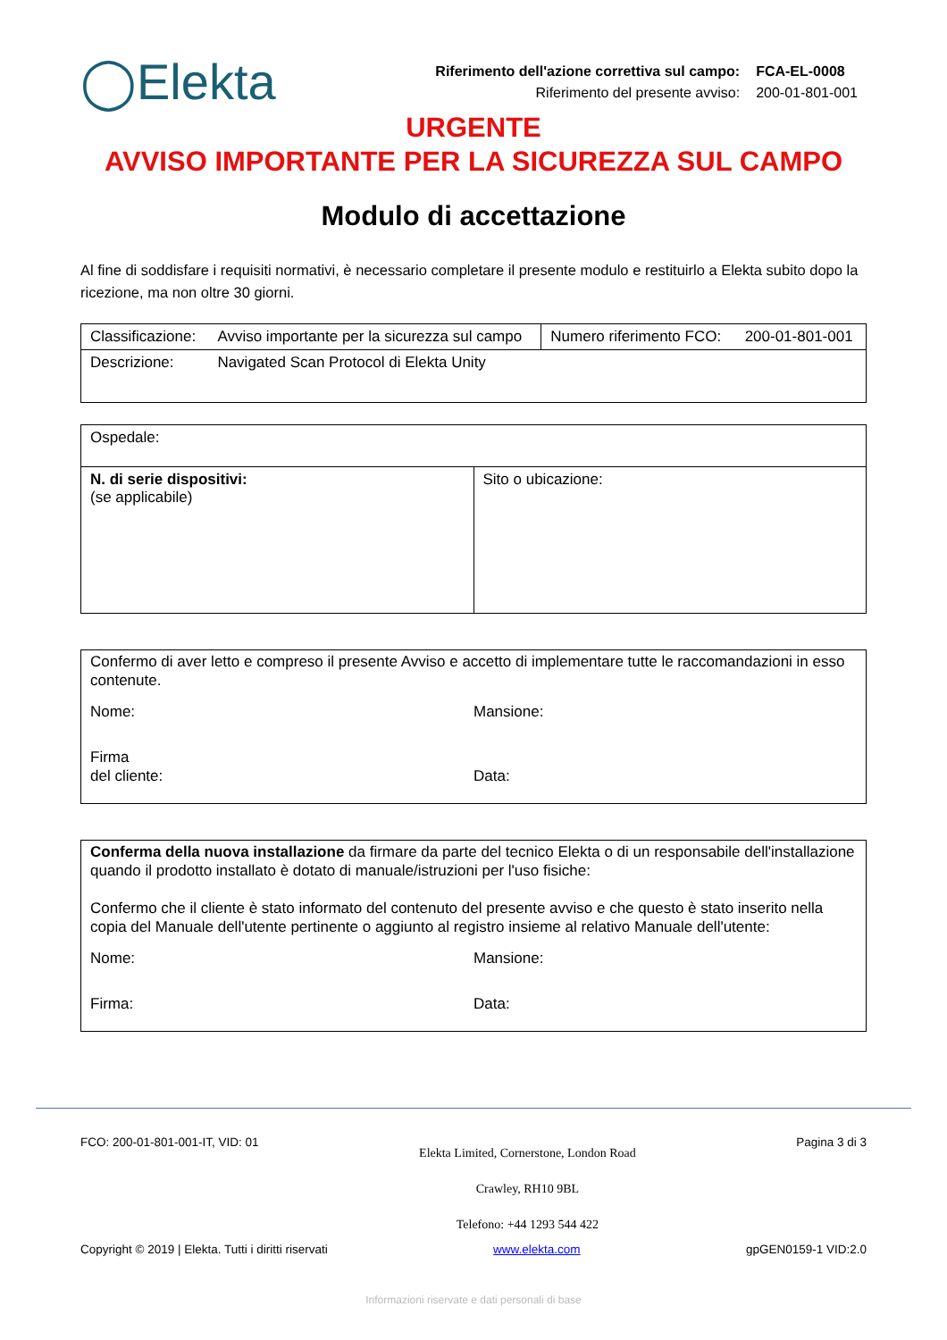◯Elekta
| Riferimento dell'azione correttiva sul campo: | FCA-EL-0008 |
| Riferimento del presente avviso: | 200-01-801-001 |
URGENTE
AVVISO IMPORTANTE PER LA SICUREZZA SUL CAMPO
Modulo di accettazione
Al fine di soddisfare i requisiti normativi, è necessario completare il presente modulo e restituirlo a Elekta subito dopo la ricezione, ma non oltre 30 giorni.
| Classificazione: | Avviso importante per la sicurezza sul campo | Numero riferimento FCO: | 200-01-801-001 |
| Descrizione: | Navigated Scan Protocol di Elekta Unity | | |
| Ospedale: | |
| N. di serie dispositivi: (se applicabile) | Sito o ubicazione: |
Confermo di aver letto e compreso il presente Avviso e accetto di implementare tutte le raccomandazioni in esso contenute.
Nome: Mansione:
Firma
del cliente:
Data:
Conferma della nuova installazione da firmare da parte del tecnico Elekta o di un responsabile dell'installazione quando il prodotto installato è dotato di manuale/istruzioni per l'uso fisiche:
Confermo che il cliente è stato informato del contenuto del presente avviso e che questo è stato inserito nella copia del Manuale dell'utente pertinente o aggiunto al registro insieme al relativo Manuale dell'utente:
Nome: Mansione:
Firma: Data:
FCO: 200-01-801-001-IT, VID: 01 Elekta Limited, Cornerstone, London Road
Crawley, RH10 9BL
Telefono: +44 1293 544 422 Pagina 3 di 3
Copyright © 2019 | Elekta. Tutti i diritti riservati www.elekta.com gpGEN0159-1 VID:2.0
Informazioni riservate e dati personali di base